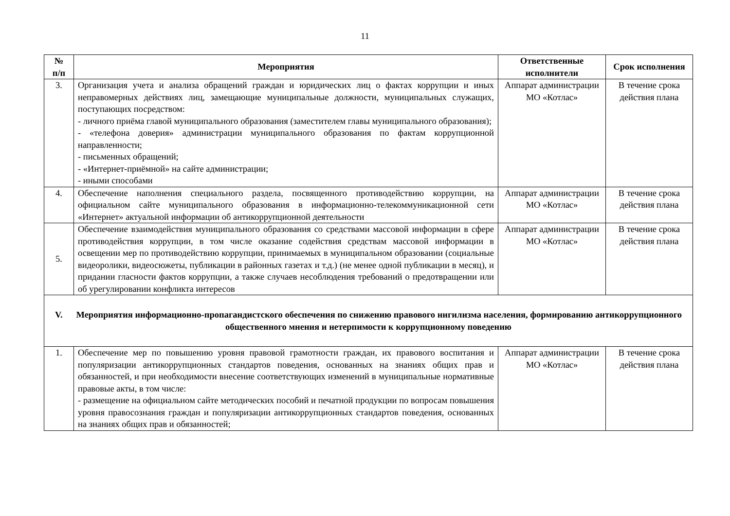11
| № п/п | Мероприятия | Ответственные исполнители | Срок исполнения |
| --- | --- | --- | --- |
| 3. | Организация учета и анализа обращений граждан и юридических лиц о фактах коррупции и иных неправомерных действиях лиц, замещающие муниципальные должности, муниципальных служащих, поступающих посредством: - личного приёма главой муниципального образования (заместителем главы муниципального образования); - «телефона доверия» администрации муниципального образования по фактам коррупционной направленности; - письменных обращений; - «Интернет-приёмной» на сайте администрации; - иными способами | Аппарат администрации МО «Котлас» | В течение срока действия плана |
| 4. | Обеспечение наполнения специального раздела, посвященного противодействию коррупции, на официальном сайте муниципального образования в информационно-телекоммуникационной сети «Интернет» актуальной информации об антикоррупционной деятельности | Аппарат администрации МО «Котлас» | В течение срока действия плана |
| 5. | Обеспечение взаимодействия муниципального образования со средствами массовой информации в сфере противодействия коррупции, в том числе оказание содействия средствам массовой информации в освещении мер по противодействию коррупции, принимаемых в муниципальном образовании (социальные видеоролики, видеосюжеты, публикации в районных газетах и т.д.) (не менее одной публикации в месяц), и придании гласности фактов коррупции, а также случаев несоблюдения требований о предотвращении или об урегулировании конфликта интересов | Аппарат администрации МО «Котлас» | В течение срока действия плана |
| V. Мероприятия информационно-пропагандистского обеспечения по снижению правового нигилизма населения, формированию антикоррупционного общественного мнения и нетерпимости к коррупционному поведению | | | |
| 1. | Обеспечение мер по повышению уровня правовой грамотности граждан, их правового воспитания и популяризации антикоррупционных стандартов поведения, основанных на знаниях общих прав и обязанностей, и при необходимости внесение соответствующих изменений в муниципальные нормативные правовые акты, в том числе: - размещение на официальном сайте методических пособий и печатной продукции по вопросам повышения уровня правосознания граждан и популяризации антикоррупционных стандартов поведения, основанных на знаниях общих прав и обязанностей; | Аппарат администрации МО «Котлас» | В течение срока действия плана |